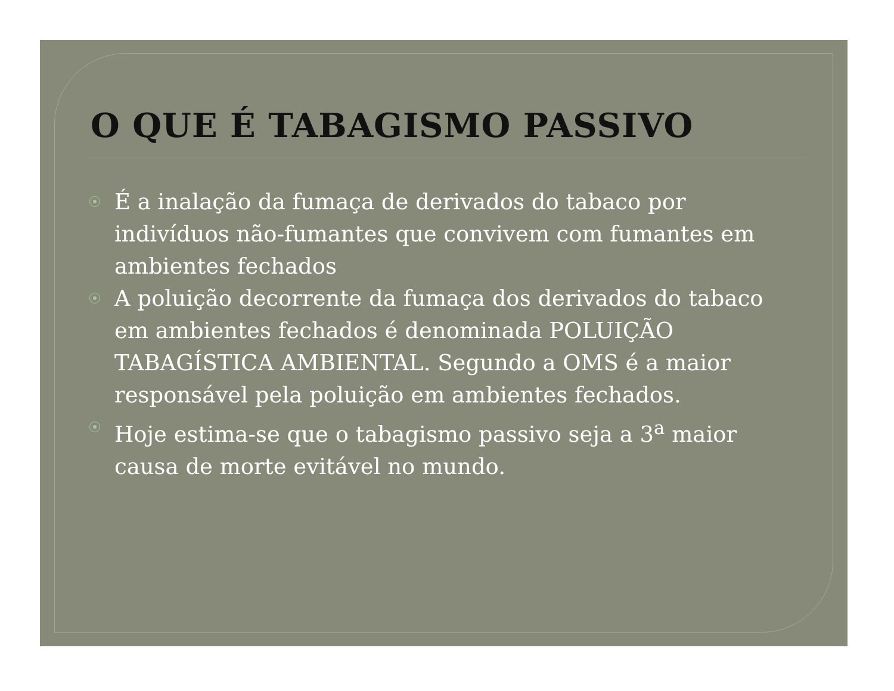O QUE É TABAGISMO PASSIVO
É a inalação da fumaça de derivados do tabaco por indivíduos não-fumantes que convivem com fumantes em ambientes fechados
A poluição decorrente da fumaça dos derivados do tabaco em ambientes fechados é denominada POLUIÇÃO TABAGÍSTICA AMBIENTAL. Segundo a OMS é a maior responsável pela poluição em ambientes fechados.
Hoje estima-se que o tabagismo passivo seja a 3<sup>a</sup> maior causa de morte evitável no mundo.